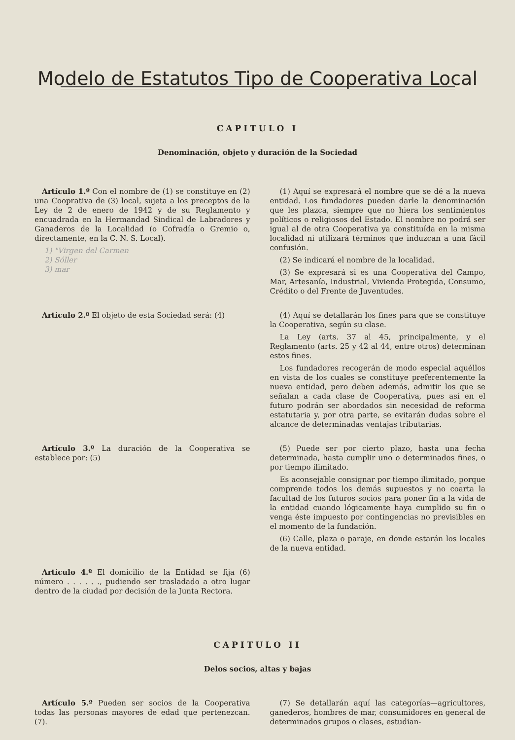Modelo de Estatutos Tipo de Cooperativa Local
CAPITULO I
Denominación, objeto y duración de la Sociedad
Artículo 1.º Con el nombre de (1) se constituye en (2) una Cooprativa de (3) local, sujeta a los preceptos de la Ley de 2 de enero de 1942 y de su Reglamento y encuadrada en la Hermandad Sindical de Labradores y Ganaderos de la Localidad (o Cofradía o Gremio o, directamente, en la C. N. S. Local).
1) "Virgen del Carmen
2) Sóller
3) mar
(1) Aquí se expresará el nombre que se dé a la nueva entidad. Los fundadores pueden darle la denominación que les plazca, siempre que no hiera los sentimientos políticos o religiosos del Estado. El nombre no podrá ser igual al de otra Cooperativa ya constituída en la misma localidad ni utilizará términos que induzcan a una fácil confusión.
(2) Se indicará el nombre de la localidad.
(3) Se expresará si es una Cooperativa del Campo, Mar, Artesanía, Industrial, Vivienda Protegida, Consumo, Crédito o del Frente de Juventudes.
Artículo 2.º El objeto de esta Sociedad será: (4) (4) Aquí se detallarán los fines para que se constituye la Cooperativa, según su clase.
La Ley (arts. 37 al 45, principalmente, y el Reglamento (arts. 25 y 42 al 44, entre otros) determinan estos fines.
Los fundadores recogerán de modo especial aquéllos en vista de los cuales se constituye preferentemente la nueva entidad, pero deben además, admitir los que se señalan a cada clase de Cooperativa, pues así en el futuro podrán ser abordados sin necesidad de reforma estatutaria y, por otra parte, se evitarán dudas sobre el alcance de determinadas ventajas tributarias.
Artículo 3.º La duración de la Cooperativa se establece por: (5)
(5) Puede ser por cierto plazo, hasta una fecha determinada, hasta cumplir uno o determinados fines, o por tiempo ilimitado.
Es aconsejable consignar por tiempo ilimitado, porque comprende todos los demás supuestos y no coarta la facultad de los futuros socios para poner fin a la vida de la entidad cuando lógicamente haya cumplido su fin o venga éste impuesto por contingencias no previsibles en el momento de la fundación.
(6) Calle, plaza o paraje, en donde estarán los locales de la nueva entidad.
Artículo 4.º El domicilio de la Entidad se fija (6) número . . . . . ., pudiendo ser trasladado a otro lugar dentro de la ciudad por decisión de la Junta Rectora.
CAPITULO II
Delos socios, altas y bajas
Artículo 5.º Pueden ser socios de la Cooperativa todas las personas mayores de edad que pertenezcan. (7).
(7) Se detallarán aquí las categorías—agricultores, ganederos, hombres de mar, consumidores en general de determinados grupos o clases, estudian-